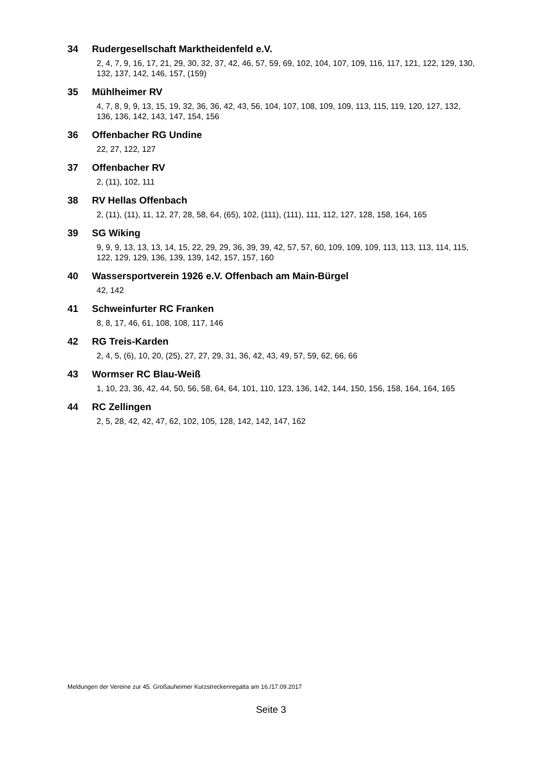34 Rudergesellschaft Marktheidenfeld e.V.
2, 4, 7, 9, 16, 17, 21, 29, 30, 32, 37, 42, 46, 57, 59, 69, 102, 104, 107, 109, 116, 117, 121, 122, 129, 130, 132, 137, 142, 146, 157, (159)
35 Mühlheimer RV
4, 7, 8, 9, 9, 13, 15, 19, 32, 36, 36, 42, 43, 56, 104, 107, 108, 109, 109, 113, 115, 119, 120, 127, 132, 136, 136, 142, 143, 147, 154, 156
36 Offenbacher RG Undine
22, 27, 122, 127
37 Offenbacher RV
2, (11), 102, 111
38 RV Hellas Offenbach
2, (11), (11), 11, 12, 27, 28, 58, 64, (65), 102, (111), (111), 111, 112, 127, 128, 158, 164, 165
39 SG Wiking
9, 9, 9, 13, 13, 13, 14, 15, 22, 29, 29, 36, 39, 39, 42, 57, 57, 60, 109, 109, 109, 113, 113, 113, 114, 115, 122, 129, 129, 136, 139, 139, 142, 157, 157, 160
40 Wassersportverein 1926 e.V. Offenbach am Main-Bürgel
42, 142
41 Schweinfurter RC Franken
8, 8, 17, 46, 61, 108, 108, 117, 146
42 RG Treis-Karden
2, 4, 5, (6), 10, 20, (25), 27, 27, 29, 31, 36, 42, 43, 49, 57, 59, 62, 66, 66
43 Wormser RC Blau-Weiß
1, 10, 23, 36, 42, 44, 50, 56, 58, 64, 64, 101, 110, 123, 136, 142, 144, 150, 156, 158, 164, 164, 165
44 RC Zellingen
2, 5, 28, 42, 42, 47, 62, 102, 105, 128, 142, 142, 147, 162
Meldungen der Vereine zur 45. Großauheimer Kurzstreckenregatta am 16./17.09.2017
Seite 3